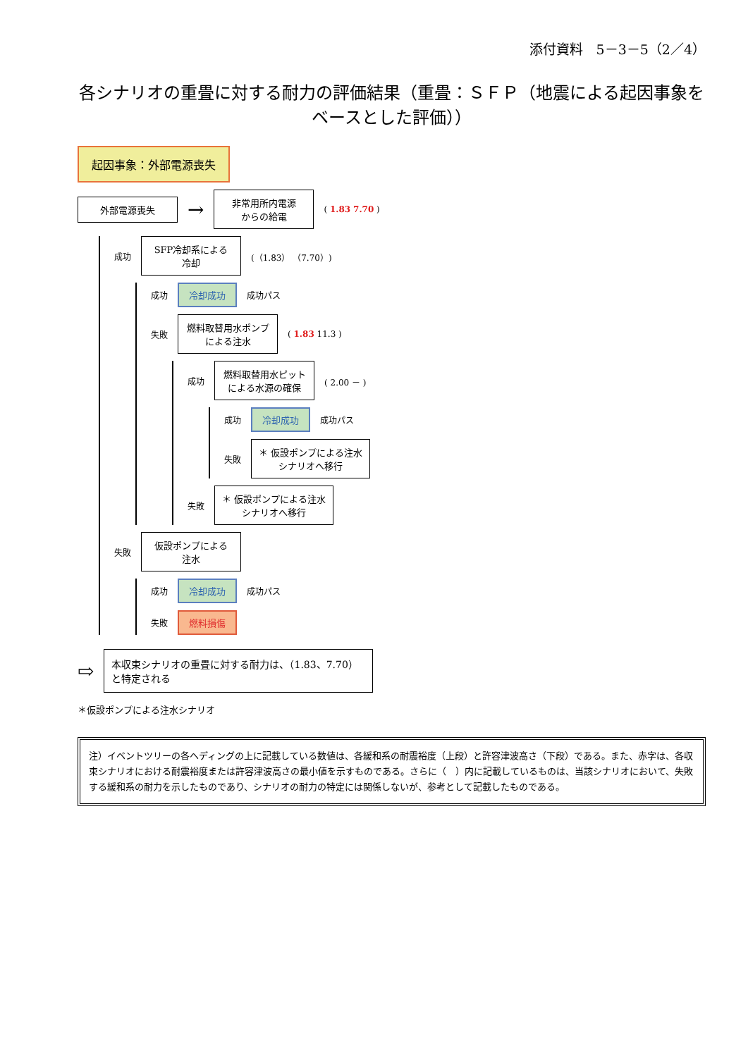添付資料　5－3－5（2／4）
各シナリオの重畳に対する耐力の評価結果（重畳：ＳＦＰ（地震による起因事象をベースとした評価））
起因事象：外部電源喪失
外部電源喪失
→
非常用所内電源
からの給電
( 1.83 7.70 )
成功
SFP冷却系による
冷却
(（1.83） （7.70）)
成功
冷却成功
成功パス
失敗
燃料取替用水ポンプ
による注水
( 1.83 11.3 )
成功
燃料取替用水ピット
による水源の確保
( 2.00 － )
成功
冷却成功
成功パス
失敗
＊ 仮設ポンプによる注水
シナリオへ移行
失敗
＊ 仮設ポンプによる注水
シナリオへ移行
失敗
仮設ポンプによる
注水
成功
冷却成功
成功パス
失敗
燃料損傷
⇨
本収束シナリオの重畳に対する耐力は、（1.83、7.70）と特定される
＊仮設ポンプによる注水シナリオ
注）イベントツリーの各ヘディングの上に記載している数値は、各緩和系の耐震裕度（上段）と許容津波高さ（下段）である。また、赤字は、各収束シナリオにおける耐震裕度または許容津波高さの最小値を示すものである。さらに（　）内に記載しているものは、当該シナリオにおいて、失敗する緩和系の耐力を示したものであり、シナリオの耐力の特定には関係しないが、参考として記載したものである。